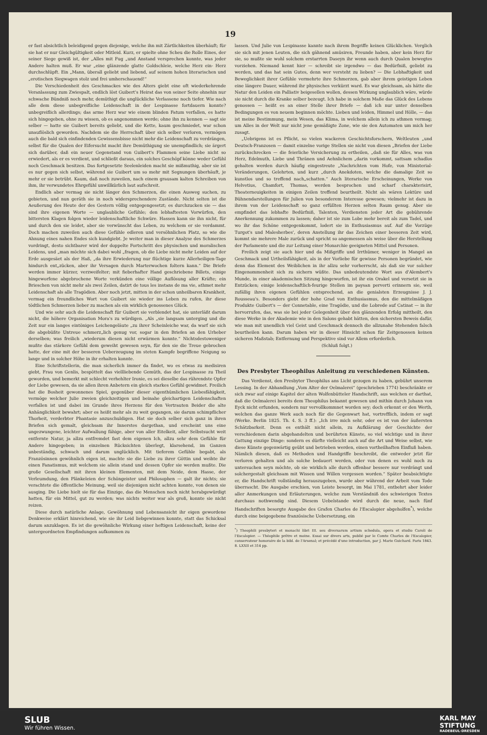19
er fast absichtlich beleidigend gegen diejenige, welche ihn mit Zärtlichkeiten überhäuft; für sie hat er nur Gleichgültigkeit oder Mitleid. Kurz, er spielte ohne Scheu die Rolle Eines, der seiner Siege gewiß ist, der „Alles mit Fug „und Anstand versprechen konnte, was jeder Andere halten muß. Er war „eine glänzende glatte Goldschleie, welche Herz ein- Herz durchschlüpft. Ein „Mann, überall geliebt und liebend, auf seinem hohen literarischen und „erotischen Siegwagen stolz und frei umherschauend!“
Die Verschiedenheit des Geschmackes wie des Alters giebt eine oft wiederkehrende Veranlassung zum Zwiespalt, endlich löst Guibert's Heirat das von seiner Seite ohnehin nur schwache Bündniß noch mehr, demüthigt die unglückliche Verlassene noch tiefer. Wie nach alle dem diese unbegreifliche Leidenschaft in der Lespinasse fortdauern konnte? unbegreiflich allerdings; das arme Herz war wie einem blinden Fatum verfallen, es hatte sich hingegeben, ohne zu wissen, ob es angenommen werde; ohne ihn zu kennen — sagt sie selber — hatte sie Guibert bereits geliebt, und die Kette, kaum geschmiedet, war schon unauflöslich geworden. Nachdem sie die Herrschaft über sich selber verloren, vermögen auch die bald sich einfindenden Gewissensbisse nicht mehr die Leidenschaft zu verdrängen, selbst für die Qualen der Eifersucht macht ihre Demüthigung sie unempfindlich; sie ärgert sich darüber, daß ein neuer Gegenstand von Guibert's Flammen seine Liebe nicht so erwiedert, als er es verdient, und schließt daraus, ein solches Geschöpf könne weder Gefühl noch Geschmack besitzen. Das fortgesetzte Seelenleiden macht sie mißmuthig, aber sie ist es nur gegen sich selbst, während sie Guibert um so mehr mit Segnungen überhäuft, je mehr er sie betrübt. Kaum, daß noch zuweilen, nach einem grausam kalten Schreiben von ihm, ihr verwundetes Ehrgefühl unwillkürlich laut aufschreit.
Endlich aber vermag sie nicht länger den Schmerzen, die einen Ausweg suchen, zu gebieten, und nun geräth sie in noch widersprechendere Zustände. Nicht selten ist die Aeußerung des Heute der des Gestern völlig entgegengesetzt; es durchzucken sie — das sind ihre eigenen Worte — unglaubliche Gefühle; den lebhaftesten Vorwürfen, den bittersten Klagen folgen wieder leidenschaftliche Schwüre. Hassen kann sie ihn nicht, für und durch den sie leidet, aber sie verwünscht das Leben, zu welchem er sie verdammt. Doch machen zuweilen auch diese Gefühle edleren und versöhnlichen Platz, so wie die Ahnung eines nahen Endes sich kundgiebt. Je weiter man in dieser Analyse des Schmerzes vordringt, desto sichtbarer wird der doppelte Fortschritt des physischen und moralischen Leidens, und „man möchte sich dabei wohl „fragen, ob die Liebe nicht mehr Leiden auf der Erde ausgesäet als der Haß, „da ihre Erwiederung nur flüchtige kurze Allerheiligen-Tage hindurch ent„zücken, aber ihr Versagen durch Marterwochen foltern kann.“ Die Briefe werden immer kürzer, verzweifelter; mit fieberhafter Hand geschriebene Billets, einige hingeworfene abgebrochene Worte verkünden eine völlige Auflösung aller Kräfte; ein Brieschen von nicht mehr als zwei Zeilen, datirt de tous les instans de ma vie, athmet mehr Leidenschaft als alle Tragödien. Aber noch jetzt, mitten in der schon unheilbaren Krankheit, vermag ein freundliches Wort von Guibert sie wieder ins Leben zu rufen, ihr diese tödtlichen Schmerzen lieber zu machen als ein wirklich genossenes Glück.
Und wie sehr auch die Leidenschaft für Guibert sie verblendet hat, sie unterläßt darum nicht, die höhere Organisation Mora's zu würdigen. „Als „sie langsam unterging und die Zeit nur ein langes eintöniges Leichengeläute „zu ihrer Scheinleiche war, da warf sie sich die abgebüßte Untreue schmerz„lich genug vor, sogar in den Briefen an den Urheber derselben; was freilich „wiederum diesen nicht erwärmen konnte.“ Nichtsdestoweniger mußte das stärkere Gefühl dem geweiht gewesen seyn, für den sie die Treue gebrochen hatte, der eine mit der besseren Ueberzeugung im steten Kampfe begriffene Neigung so lange und in solcher Höhe in ihr erhalten konnte.
Eine Schriftstellerin, die man sicherlich immer da findet, wo es etwas zu medisiren giebt, Frau von Genlis, bespöttelt das viellliebende Gemüth, das der Lespinasse zu Theil geworden, und bemerkt mit schlecht verhehlter Ironie, es sei dieselbe das rührendste Opfer der Liebe gewesen, da sie allen ihren Anbetern ein gleich starkes Gefühl gewidmet. Freilich hat die Bosheit gewonnenes Spiel, gegenüber dieser eigenthümlichen Liebesfähigkeit, vermöge welcher Julie zweien gleichzeitigen und beinahe gleichartigen Leidenschaften verfallen ist und dabei im Grunde ihres Herzens für den Vertrauten Beider die alte Anhänglichkeit bewahrt; aber es heißt mehr als zu weit gegangen, sie darum schimpflicher Thorheit, verderbter Phantasie anzuschuldigen. Hat sie doch selber sich ganz in ihren Briefen sich gemalt, gleichsam ihr Innerstes dargethan, und erscheint uns eine ungezwungene, leichter Aufwallung fähige, aber von aller Eitelkeit, aller Selbstsucht weit entfernte Natur, ja allzu entfremdet fast dem eigenen Ich, allzu sehr dem Gefühle für Andere hingegeben; in einzelnen Rücksichten überlegt, klarsehend, im Ganzen unbeständig, schwach und darum unglücklich. Mit tieferem Gefühle begabt, als Französinnen gewöhnlich eigen ist, machte sie die Liebe zu ihrer Göttin und weihte ihr einen Fanatismus, mit welchem sie allein stand und dessen Opfer sie werden mußte. Die große Gesellschaft mit ihren kleinen Elementen, mit dem Neide, dem Hasse, der Verleumdung, den Plänkeleien der Schöngeister und Philosophen — galt ihr nichts; sie verachtete die öffentliche Meinung, weil sie diejenigen nicht achten konnte, von denen sie ausging. Die Liebe hielt sie für das Einzige, das die Menschen noch nicht herabgewürdigt hatten, für ein Mittel, gut zu werden; was nichts weiter war als groß, konnte sie nicht reizen.
Diese durch natürliche Anlage, Gewöhnung und Lebensansicht ihr eigen gewordene Denkweise erklärt hinreichend, wie sie ihr Leid liebgewinnen konnte, statt das Schicksal darum anzuklagen. Es ist die gewöhnliche Wirkung einer heftigen Leidenschaft, keine der untergeordneten Empfindungen aufkommen zu
lassen. Und Julie von Lespinasse kannte nach ihrem Begriffe keinen Glücklichen. Verglich sie sich mit jenen Leuten, die sich gähnend amüsiren, Freunde haben, aber kein Herz für sie, so mußte sie wohl solchem erstarrten Daseyn ihr wenn auch durch Qualen bewegtes vorziehen. Niemand kennt hier — schreibt sie irgendwo — das Bedürfniß, geliebt zu werden, und das hat sein Gutes, denn wer versteht zu lieben? — Die Lebhaftigkeit und Beweglichkeit ihrer Gefühle vermehrte ihre Schmerzen, gab aber ihrem geistigen Leben eine längere Dauer, während ihr physisches verkürzt ward. Es war gleichsam, als hätte die Natur den Leiden ein Palliativ beigesellen wollen, dessen Wirkung unglaublich wäre, würde sie nicht durch die Kranke selber bezeugt. Ich habe in solchem Maße das Glück des Lebens genossen — heißt es an einer Stelle ihrer Briefe — daß ich nur unter denselben Bedingungen es von neuem beginnen möchte. Lieben und leiden, Himmel und Hölle, — das ist meine Bestimmung, mein Wesen, das Klima, in welchem allein ich zu athmen vermag; um Alles in der Welt nur nicht jene gemäßigte Zone, wie sie den Automaten um mich her zusagt.
„Uebrigens ist es Pflicht, so vielen wackeren Geschichtsforschern, Weltleuten „und Deutsch-Franzosen — damit einzelne vorige Stellen sie nicht von diesen „Briefen der Liebe zurückschrecken — die feierliche Versicherung zu ertheilen, „daß sie für Alles, was von Herz, Edelmuth, Liebe und Thränen und Aehnlichem „darin vorkommt, sattsam schadlos gehalten werden durch häufig eingestreute „Nachrichten vom Hofe, von Ministerial-Veränderungen, Gelehrten, und kurz „durch Anekdoten, welche die damalige Zeit so kunstlos und so treffend nach„schatten.“ Auch literarische Erscheinungen, Werke von Helvetius, Chamfort, Thomas, werden besprochen und scharf charakterisirt, Theaterneuigkeiten in einigen Zeilen treffend beurtheilt. Nicht als wären Lektüre und Bühnendarstellungen für Julien von besonderem Interesse gewesen; vielmehr ist dazu in ihrem von der Leidenschaft so ganz erfüllten Herzen selten Raum genug. Aber sie empfindet das lebhafte Bedürfniß, Talenten, Verdiensten jeder Art die gebührende Anerkennung zukommen zu lassen; daher ist sie zum Lobe mehr bereit als zum Tadel, und wo ihr das Schöne entgegenkommt, lodert sie in Enthusiasmus auf. Auf die Vorzüge Turgot's und Malesherbes', deren Anstellung ihr das Zeichen einer besseren Zeit wird, kommt sie mehrere Male zurück und spricht so angemessen als weise über die Herstellung der Parlamente und die zur Leitung einer Monarchie geeigneten Mittel und Personen.
Freilich zeigt sie auch hier und da Mißgriffe und Irrthümer, weniger in Mangel an Geschmack und Urtheilsfähigkeit, als in der Vorliebe für gewisse Personen begründet, wie denn das Element des Weiblichen in ihr allzu sehr vorherrscht, als daß sie vor solcher Eingenommenheit sich zu sichern wüßte. Das unbedeutendste Wort aus d'Alembert's Munde, in einer akademischen Sitzung hingeworfen, ist ihr ein Orakel und versetzt sie in Entzücken; einige leidenschaftlich-feurige Stellen im paysan perverti erinnern sie, weil zufällig ihren eigenen Gefühlen entsprechend, an die genialsten Erzeugnisse J. J. Rousseau's. Besonders giebt der hohe Grad von Enthusiasmus, den die mittelmäßigen Produkte Guibert's — der Connetable, eine Tragödie, und die Lobrede auf Catinat — in ihr hervorrufen, das, was sie bei jeder Gelegenheit über den glänzenden Erfolg mittheilt, den diese Werke in der Akademie wie in den Salons gehabt hätten, den sichersten Beweis dafür, wie man mit unendlich viel Geist und Geschmack dennoch die allzunahe Stehenden falsch beurtheilen kann. Darum haben wir in dieser Hinsicht schon für Zeitgenossen keinen sicheren Maßstab; Entfernung und Perspektive sind vor Allem erforderlich.
(Schluß folgt.)
Des Presbyter Theophilus Anleitung zu verschiedenen Künsten.
Das Verdienst, den Presbyter Theophilus ans Licht gezogen zu haben, gebührt unserem Lessing. In der Abhandlung „Vom Alter der Oelmalerei“ (geschrieben 1774) beschränkte er sich zwar auf einige Kapitel der alten Wolfenbütteler Handschrift, aus welchen er darthat, daß die Oelmalerei bereits dem Theophilus bekannt gewesen und mithin durch Johann von Eyck nicht erfunden, sondern nur vervollkommnet worden sey; doch erkennt er den Werth, welchen das ganze Werk auch noch für die Gegenwart hat, vortrefflich, indem er sagt (Werke. Berlin 1825. Th. 4. S. 3 ff.): „Ich irre mich sehr, oder es ist von der äußersten Schätzbarkeit. Denn es enthält nicht allein, zu Aufklärung der Geschichte der verschiedenen darin abgehandelten und berührten Künste, so viel wichtige und in ihrer Gattung einzige Dinge: sondern es dürfte vielleicht auch auf die Art und Weise selbst, wie diese Künste gegenwärtig geübt und betrieben werden, einen vortheilhaften Einfluß haben. Nämlich diesen, daß es Methoden und Handgriffe beschreibt, die entweder jetzt für verloren gehalten und als solche bedauert werden, oder von denen es wohl noch zu untersuchen seyn möchte, ob sie wirklich alle durch offenbar bessere nur verdrängt und solchergestalt gleichsam mit Wissen und Willen vergessen worden.“ Später beabsichtigte er, die Handschrift vollständig herauszugeben, wurde aber während der Arbeit vom Tode überrascht. Die Ausgabe erschien, von Leiste besorgt, im Mai 1781, entbehrt aber leider aller Anmerkungen und Erläuterungen, welche zum Verständniß des schwierigen Textes durchaus nothwendig sind. Diesem Uebelstande wird durch die neue, nach fünf Handschriften besorgte Ausgabe des Grafen Charles de l'Escalopier abgeholfen<sup>*</sup>), welche durch eine beigegebene französische Uebersetzung, ein
<sup>*</sup>) Theophili presbyteri et monachi libri III. seu diversarum artium schedula, opera et studio Caroli de l'Escalopier. — Théophile prêtre et moine. Essai sur divers arts, publié par le Comte Charles de l'Escalopier, conservateur honoraire de la bibl. de l'Arsenal; et précédé d'une introduction, par J. Marie Guichard. Paris 1843. 8. LXXII et 314 pp.
SLUB
Wir führen Wissen.
KARL MAY
STIFTUNG
RADEBEUL·DRESDEN